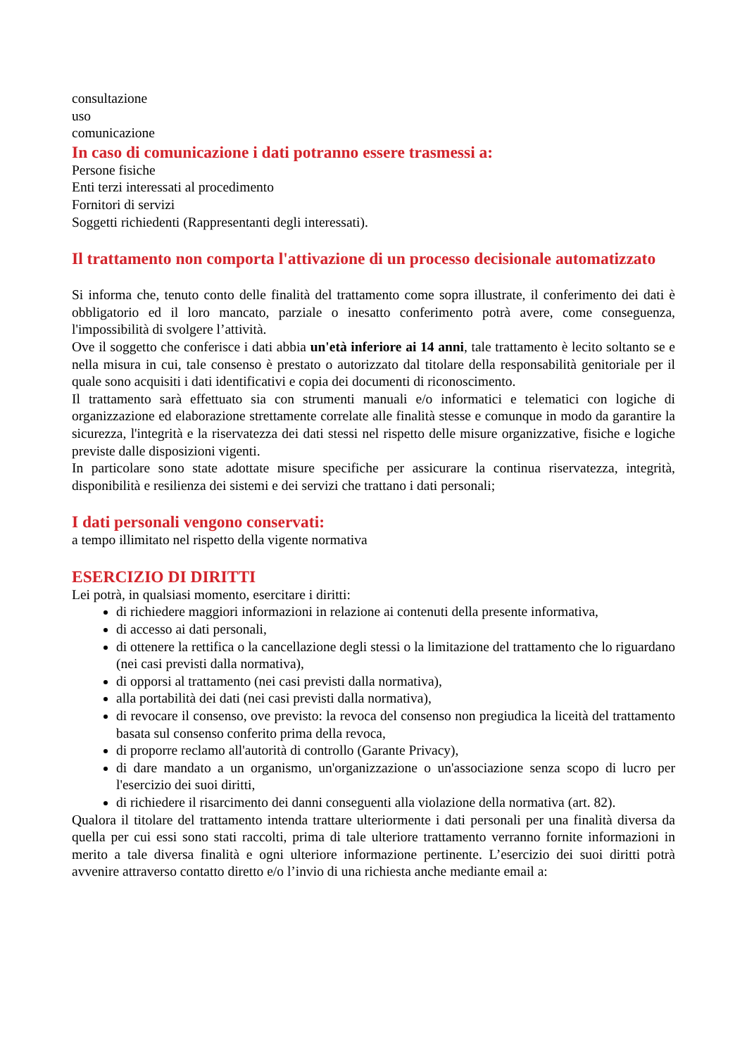consultazione
uso
comunicazione
In caso di comunicazione i dati potranno essere trasmessi a:
Persone fisiche
Enti terzi interessati al procedimento
Fornitori di servizi
Soggetti richiedenti (Rappresentanti degli interessati).
Il trattamento non comporta l'attivazione di un processo decisionale automatizzato
Si informa che, tenuto conto delle finalità del trattamento come sopra illustrate, il conferimento dei dati è obbligatorio ed il loro mancato, parziale o inesatto conferimento potrà avere, come conseguenza, l'impossibilità di svolgere l’attività.
Ove il soggetto che conferisce i dati abbia un'età inferiore ai 14 anni, tale trattamento è lecito soltanto se e nella misura in cui, tale consenso è prestato o autorizzato dal titolare della responsabilità genitoriale per il quale sono acquisiti i dati identificativi e copia dei documenti di riconoscimento.
Il trattamento sarà effettuato sia con strumenti manuali e/o informatici e telematici con logiche di organizzazione ed elaborazione strettamente correlate alle finalità stesse e comunque in modo da garantire la sicurezza, l'integrità e la riservatezza dei dati stessi nel rispetto delle misure organizzative, fisiche e logiche previste dalle disposizioni vigenti.
In particolare sono state adottate misure specifiche per assicurare la continua riservatezza, integrità, disponibilità e resilienza dei sistemi e dei servizi che trattano i dati personali;
I dati personali vengono conservati:
a tempo illimitato nel rispetto della vigente normativa
ESERCIZIO DI DIRITTI
Lei potrà, in qualsiasi momento, esercitare i diritti:
di richiedere maggiori informazioni in relazione ai contenuti della presente informativa,
di accesso ai dati personali,
di ottenere la rettifica o la cancellazione degli stessi o la limitazione del trattamento che lo riguardano (nei casi previsti dalla normativa),
di opporsi al trattamento (nei casi previsti dalla normativa),
alla portabilità dei dati (nei casi previsti dalla normativa),
di revocare il consenso, ove previsto: la revoca del consenso non pregiudica la liceità del trattamento basata sul consenso conferito prima della revoca,
di proporre reclamo all'autorità di controllo (Garante Privacy),
di dare mandato a un organismo, un'organizzazione o un'associazione senza scopo di lucro per l'esercizio dei suoi diritti,
di richiedere il risarcimento dei danni conseguenti alla violazione della normativa (art. 82).
Qualora il titolare del trattamento intenda trattare ulteriormente i dati personali per una finalità diversa da quella per cui essi sono stati raccolti, prima di tale ulteriore trattamento verranno fornite informazioni in merito a tale diversa finalità e ogni ulteriore informazione pertinente. L’esercizio dei suoi diritti potrà avvenire attraverso contatto diretto e/o l’invio di una richiesta anche mediante email a: